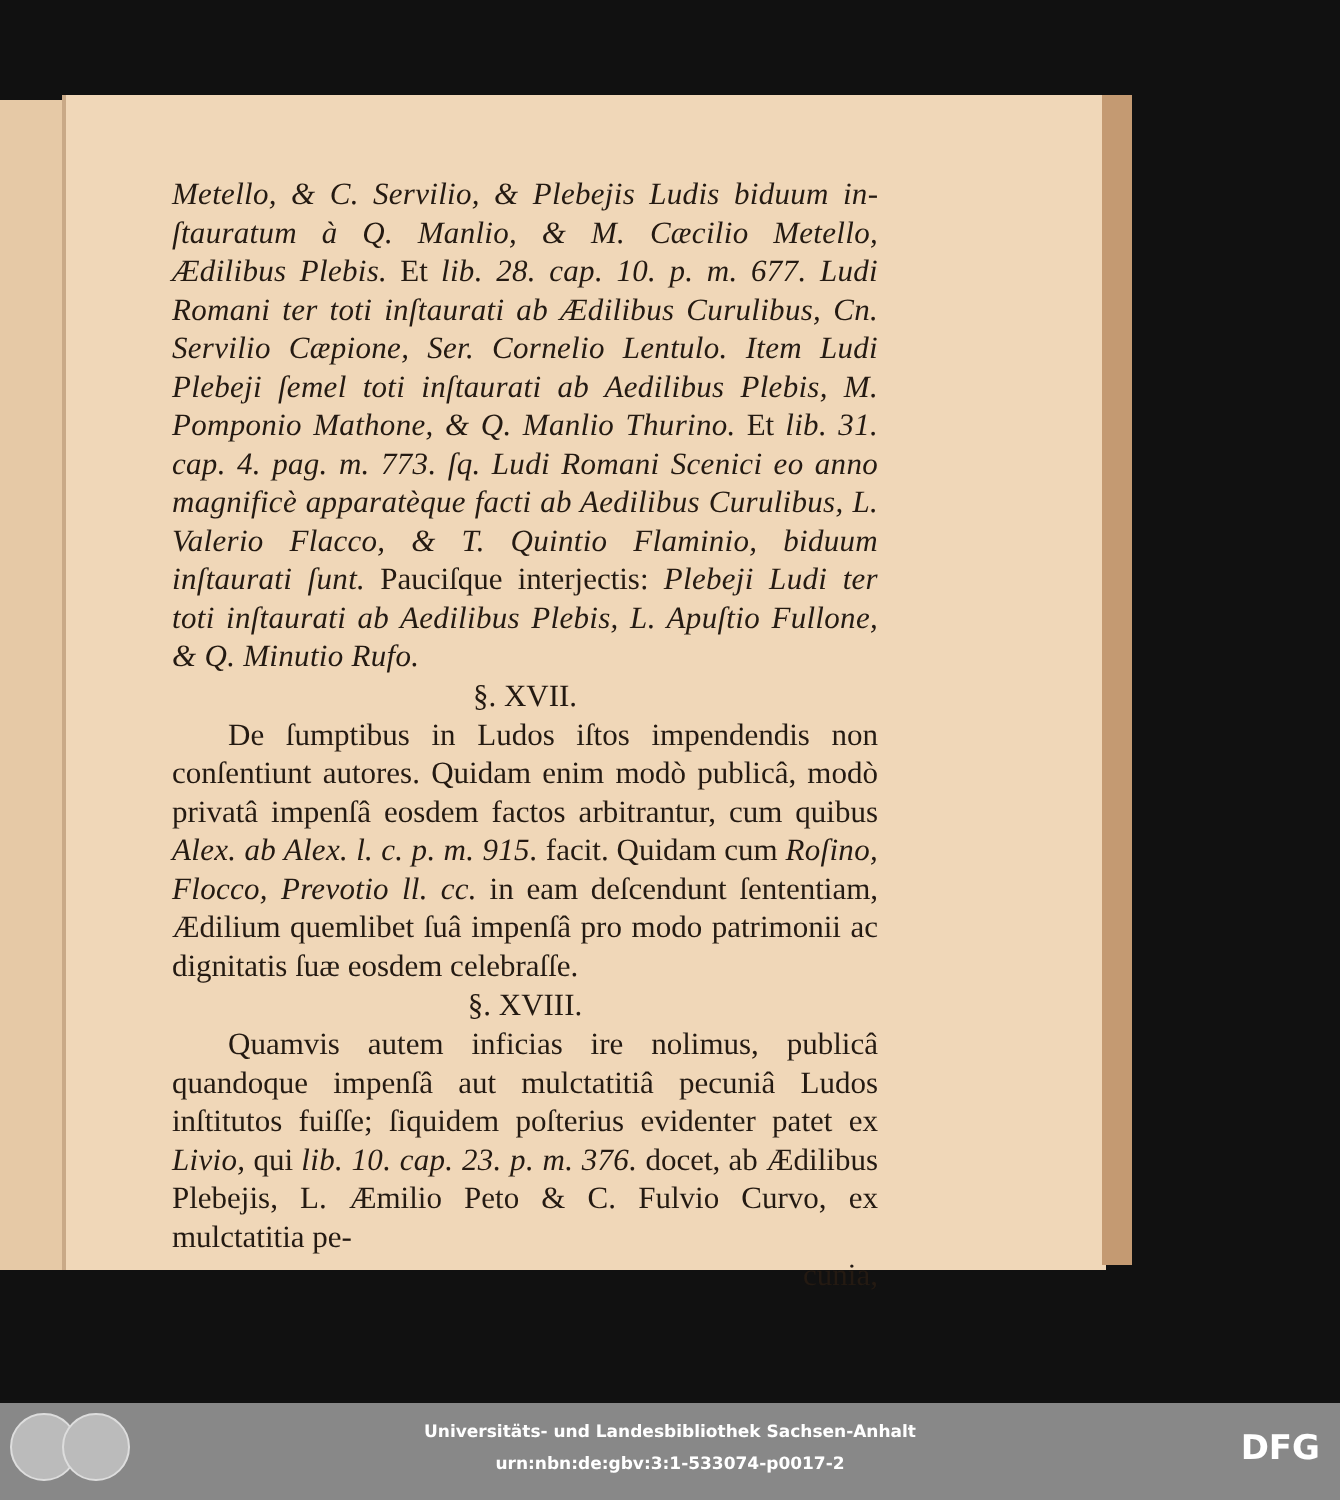Metello, & C. Servilio, & Plebejis Ludis biduum in­ſtauratum à Q. Manlio, & M. Cæcilio Metello, Ædilibus Plebis. Et lib. 28. cap. 10. p. m. 677. Ludi Romani ter toti inſtaurati ab Ædilibus Curulibus, Cn. Servilio Cæpione, Ser. Cornelio Lentulo. Item Ludi Plebeji ſemel toti inſtaurati ab Aedilibus Plebis, M. Pomponio Mathone, & Q. Manlio Thurino. Et lib. 31. cap. 4. pag. m. 773. ſq. Ludi Romani Scenici eo anno magnificè apparatèque facti ab Aedilibus Curulibus, L. Valerio Flacco, & T. Quintio Flaminio, biduum inſtaurati ſunt. Pauciſque interjectis: Plebeji Ludi ter toti inſtaurati ab Aedilibus Plebis, L. Apuſtio Fullone, & Q. Minutio Rufo.
§. XVII.
De ſumptibus in Ludos iſtos impendendis non conſentiunt autores. Quidam enim modò publicâ, modò privatâ impenſâ eosdem factos arbitrantur, cum quibus Alex. ab Alex. l. c. p. m. 915. facit. Quidam cum Roſino, Flocco, Prevotio ll. cc. in eam deſcendunt ſententiam, Ædilium quemlibet ſuâ impenſâ pro modo patrimonii ac dignitatis ſuæ eosdem celebraſſe.
§. XVIII.
Quamvis autem inficias ire nolimus, publicâ quandoque impenſâ aut mulctatitiâ pecuniâ Ludos inſtitutos fuiſſe; ſiquidem poſterius evidenter patet ex Livio, qui lib. 10. cap. 23. p. m. 376. docet, ab Ædilibus Plebejis, L. Æmilio Peto & C. Fulvio Curvo, ex mulctatitia pe-
cunia,
Universitäts- und Landesbibliothek Sachsen-Anhalt
urn:nbn:de:gbv:3:1-533074-p0017-2
DFG